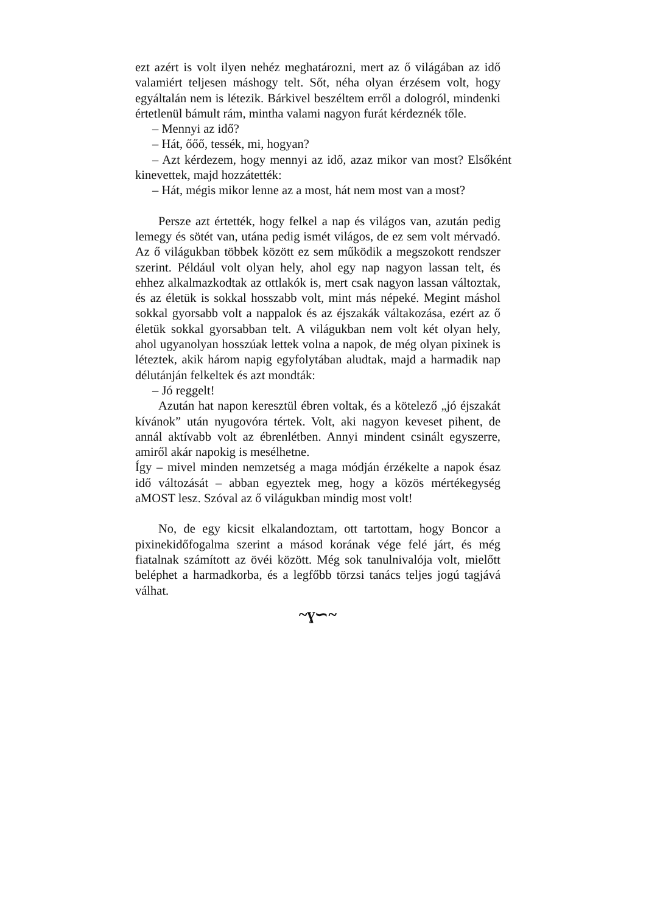ezt azért is volt ilyen nehéz meghatározni, mert az ő világában az idő valamiért teljesen máshogy telt. Sőt, néha olyan érzésem volt, hogy egyáltalán nem is létezik. Bárkivel beszéltem erről a dologról, mindenki értetlenül bámult rám, mintha valami nagyon furát kérdeznék tőle.
– Mennyi az idő?
– Hát, őőő, tessék, mi, hogyan?
– Azt kérdezem, hogy mennyi az idő, azaz mikor van most? Elsőként kinevettek, majd hozzátették:
– Hát, mégis mikor lenne az a most, hát nem most van a most?
Persze azt értették, hogy felkel a nap és világos van, azután pedig lemegy és sötét van, utána pedig ismét világos, de ez sem volt mérvadó. Az ő világukban többek között ez sem működik a megszokott rendszer szerint. Például volt olyan hely, ahol egy nap nagyon lassan telt, és ehhez alkalmazkodtak az ottlakók is, mert csak nagyon lassan változtak, és az életük is sokkal hosszabb volt, mint más népeké. Megint máshol sokkal gyorsabb volt a nappalok és az éjszakák váltakozása, ezért az ő életük sokkal gyorsabban telt. A világukban nem volt két olyan hely, ahol ugyanolyan hosszúak lettek volna a napok, de még olyan pixinek is léteztek, akik három napig egyfolytában aludtak, majd a harmadik nap délutánján felkeltek és azt mondták:
– Jó reggelt!
Azután hat napon keresztül ébren voltak, és a kötelező „jó éjszakát kívánok” után nyugovóra tértek. Volt, aki nagyon keveset pihent, de annál aktívabb volt az ébrenlétben. Annyi mindent csinált egyszerre, amiről akár napokig is mesélhetne.
Így – mivel minden nemzetség a maga módján érzékelte a napok ésaz idő változását – abban egyeztek meg, hogy a közös mértékegység aMOST lesz. Szóval az ő világukban mindig most volt!
No, de egy kicsit elkalandoztam, ott tartottam, hogy Boncor a pixinekidőfogalma szerint a másod korának vége felé járt, és még fiatalnak számított az övéi között. Még sok tanulnivalója volt, mielőtt beléphet a harmadkorba, és a legfőbb törzsi tanács teljes jogú tagjává válhat.
~ɣ∽~